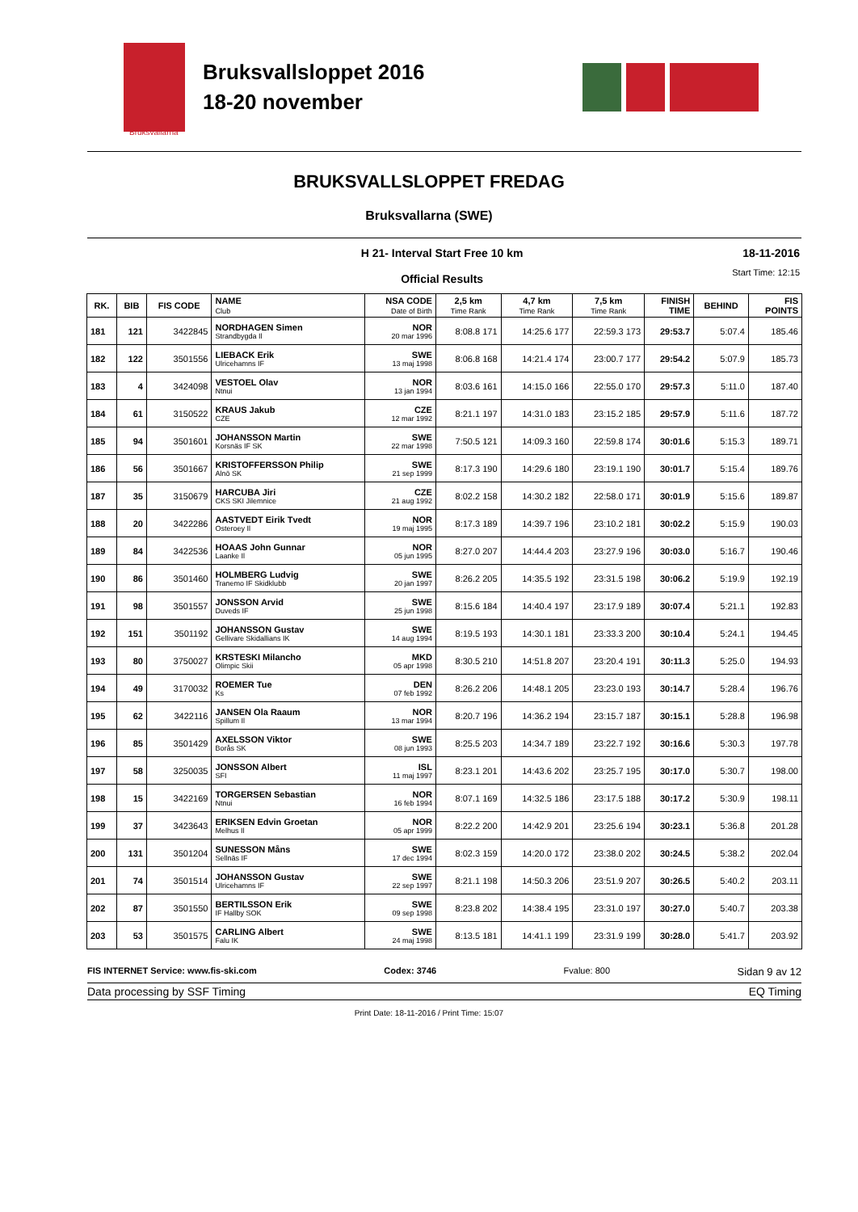Bruksvallsloppet 2016
18-20 november
Bruksvallarna
BRUKSVALLSLOPPET FREDAG
Bruksvallarna (SWE)
H 21- Interval Start Free 10 km
Official Results
18-11-2016
Start Time: 12:15
| RK. | BIB | FIS CODE | NAME Club | NSA CODE Date of Birth | 2,5 km Time Rank | 4,7 km Time Rank | 7,5 km Time Rank | FINISH TIME | BEHIND | FIS POINTS |
| --- | --- | --- | --- | --- | --- | --- | --- | --- | --- | --- |
| 181 | 121 | 3422845 | NORDHAGEN Simen Strandbygda Il | NOR 20 mar 1996 | 8:08.8 171 | 14:25.6 177 | 22:59.3 173 | 29:53.7 | 5:07.4 | 185.46 |
| 182 | 122 | 3501556 | LIEBACK Erik Ulricehamns IF | SWE 13 maj 1998 | 8:06.8 168 | 14:21.4 174 | 23:00.7 177 | 29:54.2 | 5:07.9 | 185.73 |
| 183 | 4 | 3424098 | VESTOEL Olav Ntnui | NOR 13 jan 1994 | 8:03.6 161 | 14:15.0 166 | 22:55.0 170 | 29:57.3 | 5:11.0 | 187.40 |
| 184 | 61 | 3150522 | KRAUS Jakub CZE | CZE 12 mar 1992 | 8:21.1 197 | 14:31.0 183 | 23:15.2 185 | 29:57.9 | 5:11.6 | 187.72 |
| 185 | 94 | 3501601 | JOHANSSON Martin Korsnäs IF SK | SWE 22 mar 1998 | 7:50.5 121 | 14:09.3 160 | 22:59.8 174 | 30:01.6 | 5:15.3 | 189.71 |
| 186 | 56 | 3501667 | KRISTOFFERSSON Philip Alnö SK | SWE 21 sep 1999 | 8:17.3 190 | 14:29.6 180 | 23:19.1 190 | 30:01.7 | 5:15.4 | 189.76 |
| 187 | 35 | 3150679 | HARCUBA Jiri CKS SKI Jilemnice | CZE 21 aug 1992 | 8:02.2 158 | 14:30.2 182 | 22:58.0 171 | 30:01.9 | 5:15.6 | 189.87 |
| 188 | 20 | 3422286 | AASTVEDT Eirik Tvedt Osteroey Il | NOR 19 maj 1995 | 8:17.3 189 | 14:39.7 196 | 23:10.2 181 | 30:02.2 | 5:15.9 | 190.03 |
| 189 | 84 | 3422536 | HOAAS John Gunnar Laanke Il | NOR 05 jun 1995 | 8:27.0 207 | 14:44.4 203 | 23:27.9 196 | 30:03.0 | 5:16.7 | 190.46 |
| 190 | 86 | 3501460 | HOLMBERG Ludvig Tranemo IF Skidklubb | SWE 20 jan 1997 | 8:26.2 205 | 14:35.5 192 | 23:31.5 198 | 30:06.2 | 5:19.9 | 192.19 |
| 191 | 98 | 3501557 | JONSSON Arvid Duveds IF | SWE 25 jun 1998 | 8:15.6 184 | 14:40.4 197 | 23:17.9 189 | 30:07.4 | 5:21.1 | 192.83 |
| 192 | 151 | 3501192 | JOHANSSON Gustav Gellivare Skidallians IK | SWE 14 aug 1994 | 8:19.5 193 | 14:30.1 181 | 23:33.3 200 | 30:10.4 | 5:24.1 | 194.45 |
| 193 | 80 | 3750027 | KRSTESKI Milancho Olimpic Skii | MKD 05 apr 1998 | 8:30.5 210 | 14:51.8 207 | 23:20.4 191 | 30:11.3 | 5:25.0 | 194.93 |
| 194 | 49 | 3170032 | ROEMER Tue Ks | DEN 07 feb 1992 | 8:26.2 206 | 14:48.1 205 | 23:23.0 193 | 30:14.7 | 5:28.4 | 196.76 |
| 195 | 62 | 3422116 | JANSEN Ola Raaum Spillum Il | NOR 13 mar 1994 | 8:20.7 196 | 14:36.2 194 | 23:15.7 187 | 30:15.1 | 5:28.8 | 196.98 |
| 196 | 85 | 3501429 | AXELSSON Viktor Borås SK | SWE 08 jun 1993 | 8:25.5 203 | 14:34.7 189 | 23:22.7 192 | 30:16.6 | 5:30.3 | 197.78 |
| 197 | 58 | 3250035 | JONSSON Albert SFI | ISL 11 maj 1997 | 8:23.1 201 | 14:43.6 202 | 23:25.7 195 | 30:17.0 | 5:30.7 | 198.00 |
| 198 | 15 | 3422169 | TORGERSEN Sebastian Ntnui | NOR 16 feb 1994 | 8:07.1 169 | 14:32.5 186 | 23:17.5 188 | 30:17.2 | 5:30.9 | 198.11 |
| 199 | 37 | 3423643 | ERIKSEN Edvin Groetan Melhus Il | NOR 05 apr 1999 | 8:22.2 200 | 14:42.9 201 | 23:25.6 194 | 30:23.1 | 5:36.8 | 201.28 |
| 200 | 131 | 3501204 | SUNESSON Måns Sellnäs IF | SWE 17 dec 1994 | 8:02.3 159 | 14:20.0 172 | 23:38.0 202 | 30:24.5 | 5:38.2 | 202.04 |
| 201 | 74 | 3501514 | JOHANSSON Gustav Ulricehamns IF | SWE 22 sep 1997 | 8:21.1 198 | 14:50.3 206 | 23:51.9 207 | 30:26.5 | 5:40.2 | 203.11 |
| 202 | 87 | 3501550 | BERTILSSON Erik IF Hallby SOK | SWE 09 sep 1998 | 8:23.8 202 | 14:38.4 195 | 23:31.0 197 | 30:27.0 | 5:40.7 | 203.38 |
| 203 | 53 | 3501575 | CARLING Albert Falu IK | SWE 24 maj 1998 | 8:13.5 181 | 14:41.1 199 | 23:31.9 199 | 30:28.0 | 5:41.7 | 203.92 |
FIS INTERNET Service: www.fis-ski.com Codex: 3746 Fvalue: 800 Sidan 9 av 12
Data processing by SSF Timing EQ Timing
Print Date: 18-11-2016 / Print Time: 15:07